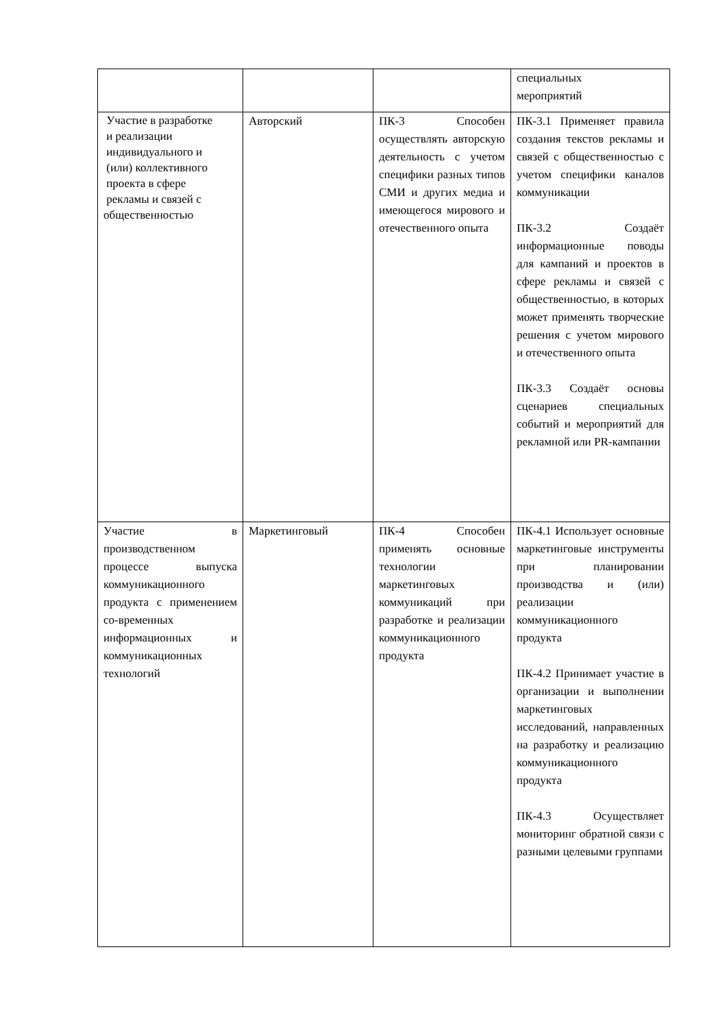| | | | специальных мероприятий |
| Участие в разработке и реализации индивидуального и (или) коллективного проекта в сфере рекламы и связей с общественностью | Авторский | ПК-3 Способен осуществлять авторскую деятельность с учетом специфики разных типов СМИ и других медиа и имеющегося мирового и отечественного опыта | ПК-3.1 Применяет правила создания текстов рекламы и связей с общественностью с учетом специфики каналов коммуникации ПК-3.2 Создаёт информационные поводы для кампаний и проектов в сфере рекламы и связей с общественностью, в которых может применять творческие решения с учетом мирового и отечественного опыта ПК-3.3 Создаёт основы сценариев специальных событий и мероприятий для рекламной или PR-кампании |
| Участие в производственном процессе выпуска коммуникационного продукта с применением со-временных информационных и коммуникационных технологий | Маркетинговый | ПК-4 Способен применять основные технологии маркетинговых коммуникаций при разработке и реализации коммуникационного продукта | ПК-4.1 Использует основные маркетинговые инструменты при планировании производства и (или) реализации коммуникационного продукта ПК-4.2 Принимает участие в организации и выполнении маркетинговых исследований, направленных на разработку и реализацию коммуникационного продукта ПК-4.3 Осуществляет мониторинг обратной связи с разными целевыми группами |